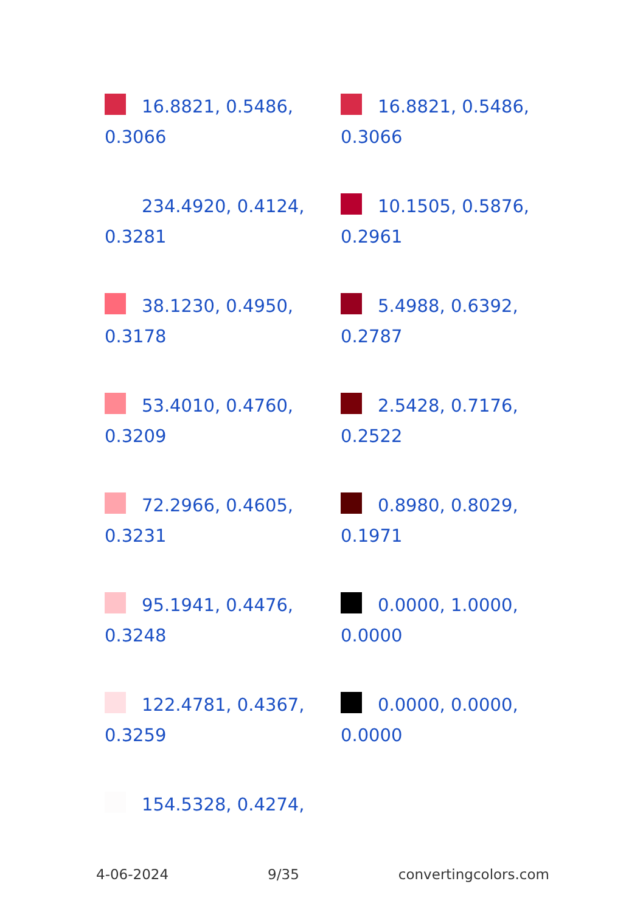16.8821, 0.5486, 0.3066
16.8821, 0.5486, 0.3066
234.4920, 0.4124, 0.3281
10.1505, 0.5876, 0.2961
38.1230, 0.4950, 0.3178
5.4988, 0.6392, 0.2787
53.4010, 0.4760, 0.3209
2.5428, 0.7176, 0.2522
72.2966, 0.4605, 0.3231
0.8980, 0.8029, 0.1971
95.1941, 0.4476, 0.3248
0.0000, 1.0000, 0.0000
122.4781, 0.4367, 0.3259
0.0000, 0.0000, 0.0000
154.5328, 0.4274,
4-06-2024 9/35 convertingcolors.com